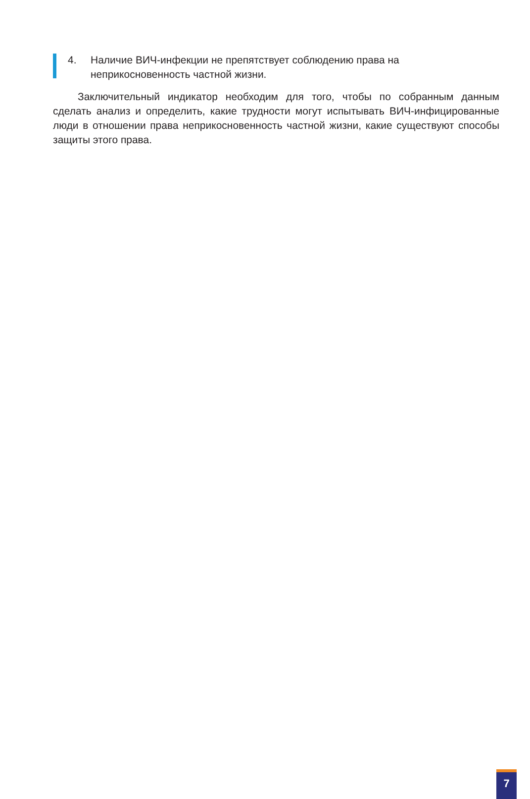4. Наличие ВИЧ-инфекции не препятствует соблюдению права на неприкосновенность частной жизни.
Заключительный индикатор необходим для того, чтобы по собранным данным сделать анализ и определить, какие трудности могут испытывать ВИЧ-инфицированные люди в отношении права неприкосновенность частной жизни, какие существуют способы защиты этого права.
7